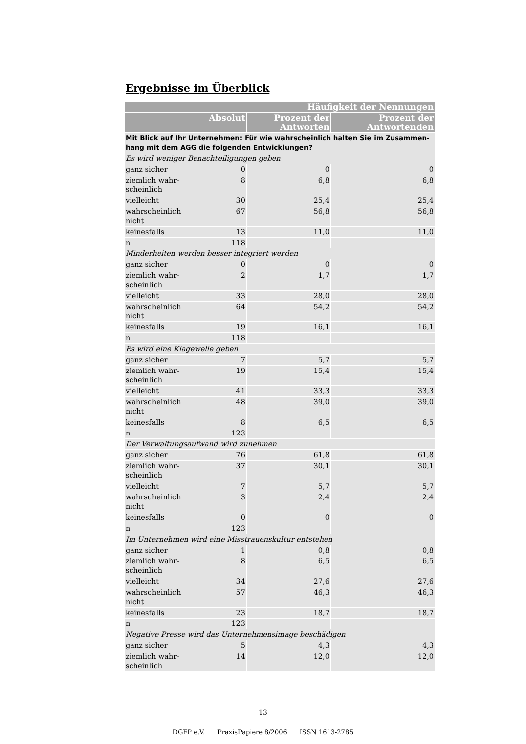Ergebnisse im Überblick
| Häufigkeit der Nennungen | | | |
| --- | --- | --- | --- |
| | Absolut | Prozent der Antworten | Prozent der Antwortenden |
| Mit Blick auf Ihr Unternehmen: Für wie wahrscheinlich halten Sie im Zusammen-hang mit dem AGG die folgenden Entwicklungen? | | | |
| Es wird weniger Benachteiligungen geben | | | |
| ganz sicher | 0 | 0 | 0 |
| ziemlich wahr- scheinlich | 8 | 6,8 | 6,8 |
| vielleicht | 30 | 25,4 | 25,4 |
| wahrscheinlich nicht | 67 | 56,8 | 56,8 |
| keinesfalls | 13 | 11,0 | 11,0 |
| n | 118 | | |
| Minderheiten werden besser integriert werden | | | |
| ganz sicher | 0 | 0 | 0 |
| ziemlich wahr- scheinlich | 2 | 1,7 | 1,7 |
| vielleicht | 33 | 28,0 | 28,0 |
| wahrscheinlich nicht | 64 | 54,2 | 54,2 |
| keinesfalls | 19 | 16,1 | 16,1 |
| n | 118 | | |
| Es wird eine Klagewelle geben | | | |
| ganz sicher | 7 | 5,7 | 5,7 |
| ziemlich wahr- scheinlich | 19 | 15,4 | 15,4 |
| vielleicht | 41 | 33,3 | 33,3 |
| wahrscheinlich nicht | 48 | 39,0 | 39,0 |
| keinesfalls | 8 | 6,5 | 6,5 |
| n | 123 | | |
| Der Verwaltungsaufwand wird zunehmen | | | |
| ganz sicher | 76 | 61,8 | 61,8 |
| ziemlich wahr- scheinlich | 37 | 30,1 | 30,1 |
| vielleicht | 7 | 5,7 | 5,7 |
| wahrscheinlich nicht | 3 | 2,4 | 2,4 |
| keinesfalls | 0 | 0 | 0 |
| n | 123 | | |
| Im Unternehmen wird eine Misstrauenskultur entstehen | | | |
| ganz sicher | 1 | 0,8 | 0,8 |
| ziemlich wahr- scheinlich | 8 | 6,5 | 6,5 |
| vielleicht | 34 | 27,6 | 27,6 |
| wahrscheinlich nicht | 57 | 46,3 | 46,3 |
| keinesfalls | 23 | 18,7 | 18,7 |
| n | 123 | | |
| Negative Presse wird das Unternehmensimage beschädigen | | | |
| ganz sicher | 5 | 4,3 | 4,3 |
| ziemlich wahr- scheinlich | 14 | 12,0 | 12,0 |
13
DGFP e.V. PraxisPapiere 8/2006 ISSN 1613-2785